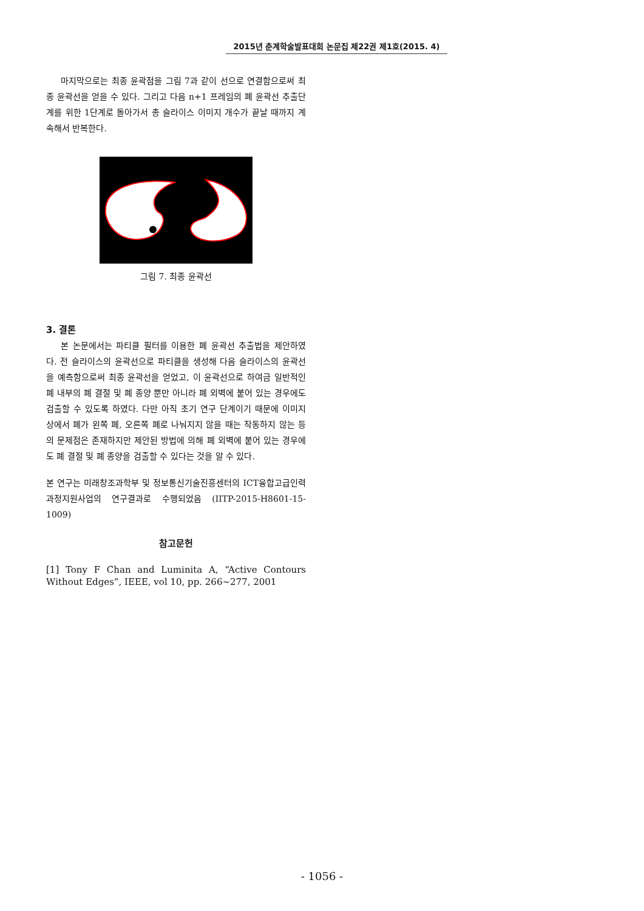2015년 춘계학술발표대회 논문집 제22권 제1호(2015. 4)
마지막으로는 최종 윤곽점을 그림 7과 같이 선으로 연결함으로써 최종 윤곽선을 얻을 수 있다. 그리고 다음 n+1 프레임의 폐 윤곽선 추출단계를 위한 1단계로 돌아가서 총 슬라이스 이미지 개수가 끝날 때까지 계속해서 반복한다.
그림 7. 최종 윤곽선
3. 결론
본 논문에서는 파티클 필터를 이용한 폐 윤곽선 추출법을 제안하였다. 전 슬라이스의 윤곽선으로 파티클을 생성해 다음 슬라이스의 윤곽선을 예측함으로써 최종 윤곽선을 얻었고, 이 윤곽선으로 하여금 일반적인 폐 내부의 폐 결절 및 폐 종양 뿐만 아니라 폐 외벽에 붙어 있는 경우에도 검출할 수 있도록 하였다. 다만 아직 초기 연구 단계이기 때문에 이미지 상에서 폐가 왼쪽 폐, 오른쪽 폐로 나눠지지 않을 때는 작동하지 않는 등의 문제점은 존재하지만 제안된 방법에 의해 폐 외벽에 붙어 있는 경우에도 폐 결절 및 폐 종양을 검출할 수 있다는 것을 알 수 있다.
본 연구는 미래창조과학부 및 정보통신기술진흥센터의 ICT융합고급인력과정지원사업의 연구결과로 수행되었음 (IITP-2015-H8601-15-1009)
참고문헌
[1] Tony F Chan and Luminita A, “Active Contours Without Edges”, IEEE, vol 10, pp. 266~277, 2001
- 1056 -